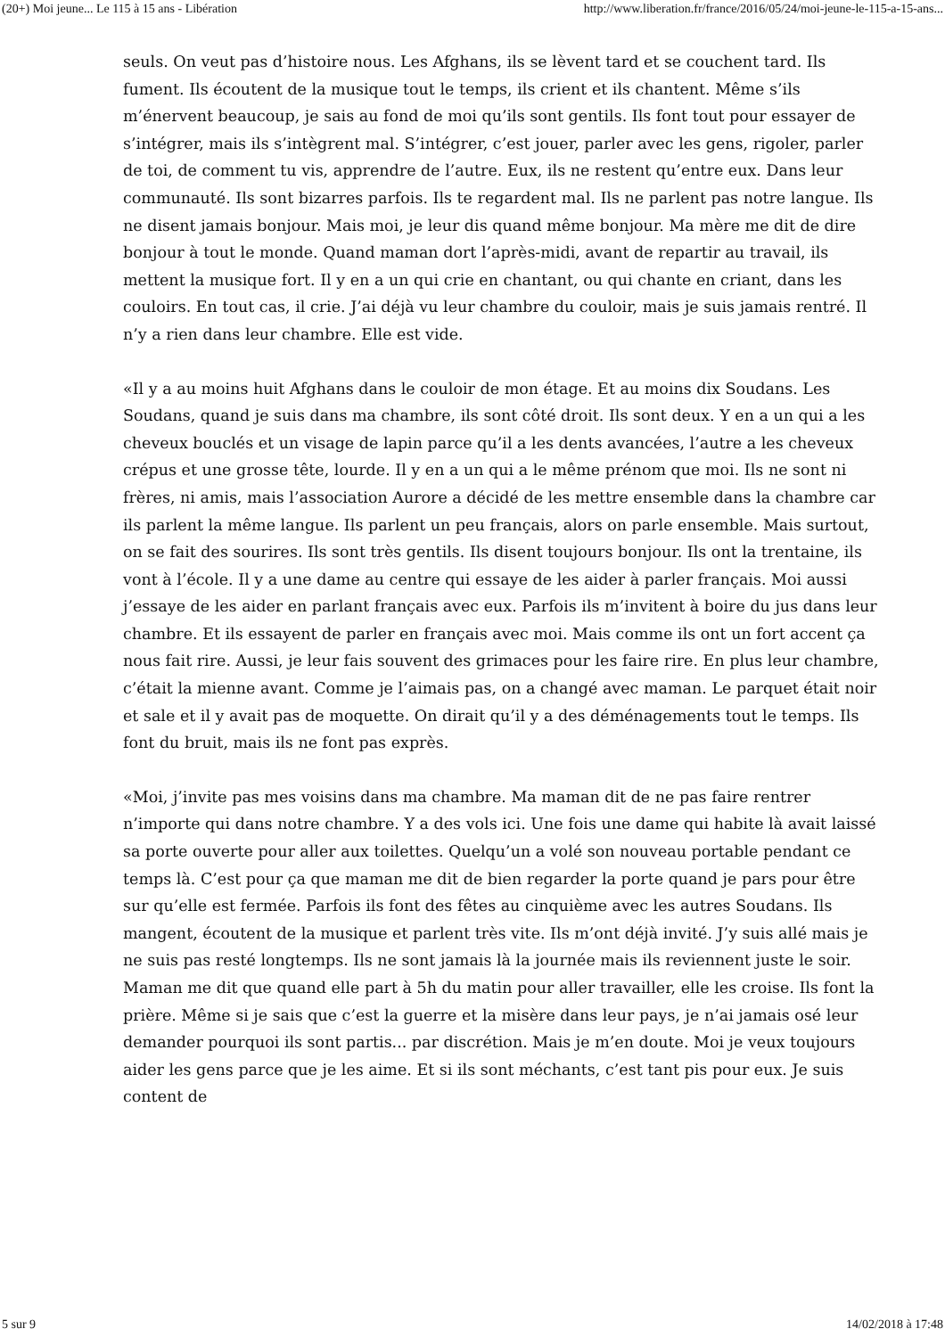(20+) Moi jeune... Le 115 à 15 ans - Libération http://www.liberation.fr/france/2016/05/24/moi-jeune-le-115-a-15-ans...
seuls. On veut pas d’histoire nous. Les Afghans, ils se lèvent tard et se couchent tard. Ils fument. Ils écoutent de la musique tout le temps, ils crient et ils chantent. Même s’ils m’énervent beaucoup, je sais au fond de moi qu’ils sont gentils. Ils font tout pour essayer de s’intégrer, mais ils s’intègrent mal. S’intégrer, c’est jouer, parler avec les gens, rigoler, parler de toi, de comment tu vis, apprendre de l’autre. Eux, ils ne restent qu’entre eux. Dans leur communauté. Ils sont bizarres parfois. Ils te regardent mal. Ils ne parlent pas notre langue. Ils ne disent jamais bonjour. Mais moi, je leur dis quand même bonjour. Ma mère me dit de dire bonjour à tout le monde. Quand maman dort l’après-midi, avant de repartir au travail, ils mettent la musique fort. Il y en a un qui crie en chantant, ou qui chante en criant, dans les couloirs. En tout cas, il crie. J’ai déjà vu leur chambre du couloir, mais je suis jamais rentré. Il n’y a rien dans leur chambre. Elle est vide.
«Il y a au moins huit Afghans dans le couloir de mon étage. Et au moins dix Soudans. Les Soudans, quand je suis dans ma chambre, ils sont côté droit. Ils sont deux. Y en a un qui a les cheveux bouclés et un visage de lapin parce qu’il a les dents avancées, l’autre a les cheveux crépus et une grosse tête, lourde. Il y en a un qui a le même prénom que moi. Ils ne sont ni frères, ni amis, mais l’association Aurore a décidé de les mettre ensemble dans la chambre car ils parlent la même langue. Ils parlent un peu français, alors on parle ensemble. Mais surtout, on se fait des sourires. Ils sont très gentils. Ils disent toujours bonjour. Ils ont la trentaine, ils vont à l’école. Il y a une dame au centre qui essaye de les aider à parler français. Moi aussi j’essaye de les aider en parlant français avec eux. Parfois ils m’invitent à boire du jus dans leur chambre. Et ils essayent de parler en français avec moi. Mais comme ils ont un fort accent ça nous fait rire. Aussi, je leur fais souvent des grimaces pour les faire rire. En plus leur chambre, c’était la mienne avant. Comme je l’aimais pas, on a changé avec maman. Le parquet était noir et sale et il y avait pas de moquette. On dirait qu’il y a des déménagements tout le temps. Ils font du bruit, mais ils ne font pas exprès.
«Moi, j’invite pas mes voisins dans ma chambre. Ma maman dit de ne pas faire rentrer n’importe qui dans notre chambre. Y a des vols ici. Une fois une dame qui habite là avait laissé sa porte ouverte pour aller aux toilettes. Quelqu’un a volé son nouveau portable pendant ce temps là. C’est pour ça que maman me dit de bien regarder la porte quand je pars pour être sur qu’elle est fermée. Parfois ils font des fêtes au cinquième avec les autres Soudans. Ils mangent, écoutent de la musique et parlent très vite. Ils m’ont déjà invité. J’y suis allé mais je ne suis pas resté longtemps. Ils ne sont jamais là la journée mais ils reviennent juste le soir. Maman me dit que quand elle part à 5h du matin pour aller travailler, elle les croise. Ils font la prière. Même si je sais que c’est la guerre et la misère dans leur pays, je n’ai jamais osé leur demander pourquoi ils sont partis... par discrétion. Mais je m’en doute. Moi je veux toujours aider les gens parce que je les aime. Et si ils sont méchants, c’est tant pis pour eux. Je suis content de
5 sur 9 14/02/2018 à 17:48